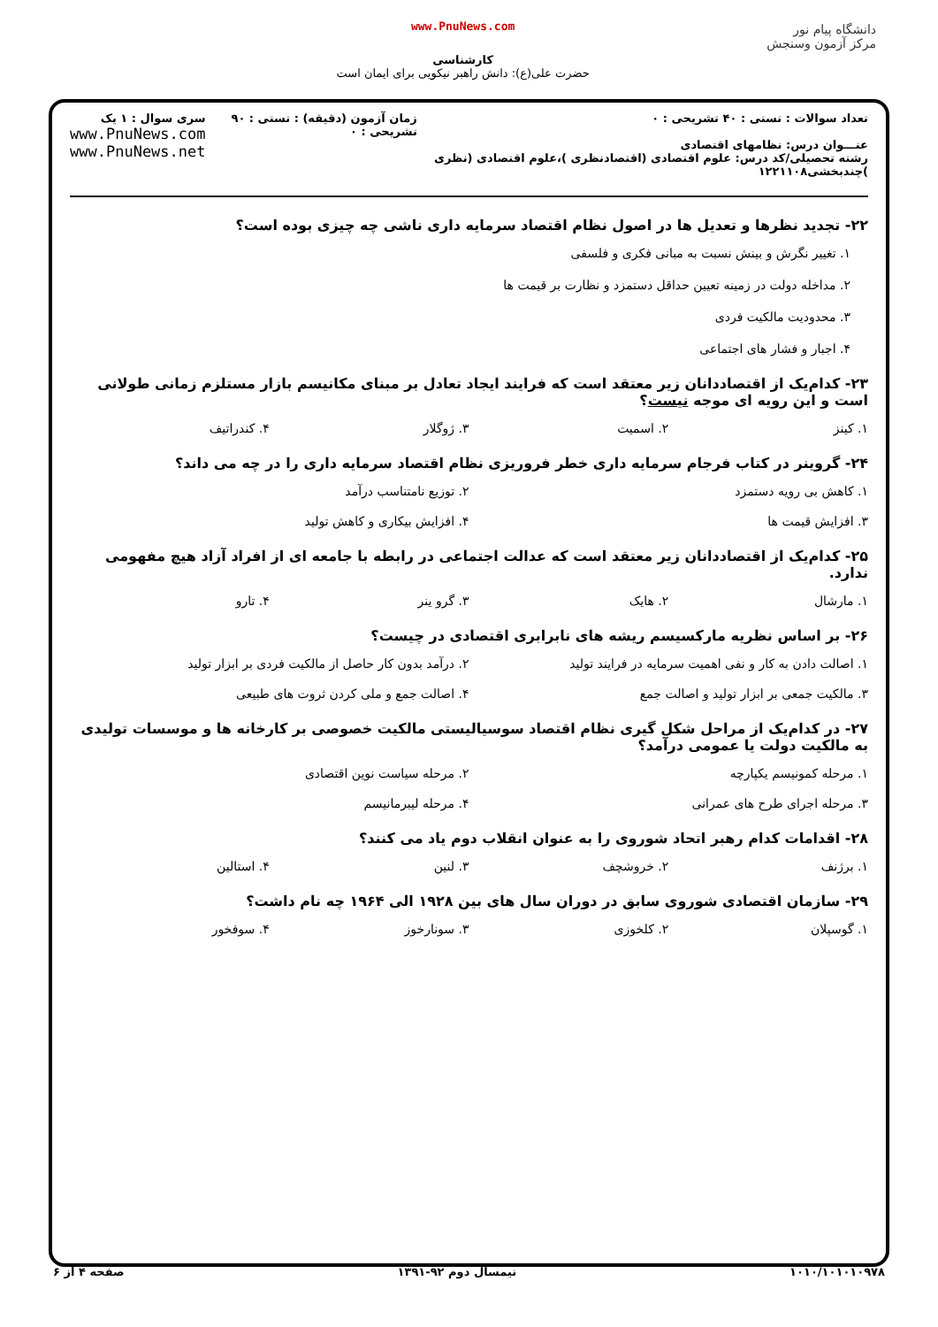دانشگاه پیام نور
مرکز آزمون وسنجش
www.PnuNews.com
کارشناسی
حضرت علی(ع): دانش راهبر نیکویی برای ایمان است
تعداد سوالات : تستی : ۴۰ تشریحی : ۰
عنـــوان درس: نظامهای اقتصادی
رشته تحصیلی/کد درس: علوم اقتصادی (اقتصادنظری )،علوم اقتصادی (نظری )چندبخشی۱۲۲۱۱۰۸
زمان آزمون (دقیقه) : تستی : ۹۰ تشریحی : ۰
سری سوال : ۱ یک
www.PnuNews.com
www.PnuNews.net
۲۲- تجدید نظرها و تعدیل ها در اصول نظام اقتصاد سرمایه داری ناشی چه چیزی بوده است؟
۱. تغییر نگرش و بینش نسبت به مبانی فکری و فلسفی
۲. مداخله دولت در زمینه تعیین حداقل دستمزد و نظارت بر قیمت ها
۳. محدودیت مالکیت فردی
۴. اجبار و فشار های اجتماعی
۲۳- کدام‌یک از اقتصاددانان زیر معتقد است که فرایند ایجاد تعادل بر مبنای مکانیسم بازار مستلزم زمانی طولانی است و این رویه ای موجه نیست؟
۱. کینز ۲. اسمیت ۳. ژوگلار ۴. کندراتیف
۲۴- گروینر در کتاب فرجام سرمایه داری خطر فروریزی نظام اقتصاد سرمایه داری را در چه می داند؟
۱. کاهش بی رویه دستمزد ۲. توزیع نامتناسب درآمد
۳. افزایش قیمت ها ۴. افزایش بیکاری و کاهش تولید
۲۵- کدام‌یک از اقتصاددانان زیر معتقد است که عدالت اجتماعی در رابطه با جامعه ای از افراد آزاد هیچ مفهومی ندارد.
۱. مارشال ۲. هایک ۳. گرو ینر ۴. تارو
۲۶- بر اساس نظریه مارکسیسم ریشه های نابرابری اقتصادی در چیست؟
۱. اصالت دادن به کار و نفی اهمیت سرمایه در فرایند تولید ۲. درآمد بدون کار حاصل از مالکیت فردی بر ابزار تولید
۳. مالکیت جمعی بر ابزار تولید و اصالت جمع ۴. اصالت جمع و ملی کردن ثروت های طبیعی
۲۷- در کدام‌یک از مراحل شکل گیری نظام اقتصاد سوسیالیستی مالکیت خصوصی بر کارخانه ها و موسسات تولیدی به مالکیت دولت یا عمومی درآمد؟
۱. مرحله کمونیسم یکپارچه ۲. مرحله سیاست نوین اقتصادی
۳. مرحله اجرای طرح های عمرانی ۴. مرحله لیبرمانیسم
۲۸- اقدامات کدام رهبر اتحاد شوروی را به عنوان انقلاب دوم یاد می کنند؟
۱. برژنف ۲. خروشچف ۳. لنین ۴. استالین
۲۹- سازمان اقتصادی شوروی سابق در دوران سال های بین ۱۹۲۸ الی ۱۹۶۴ چه نام داشت؟
۱. گوسپلان ۲. کلخوزی ۳. سونارخوز ۴. سوفخور
۱۰۱۰/۱۰۱۰۱۰۹۷۸ نیمسال دوم ۹۲-۱۳۹۱ صفحه ۴ از ۶